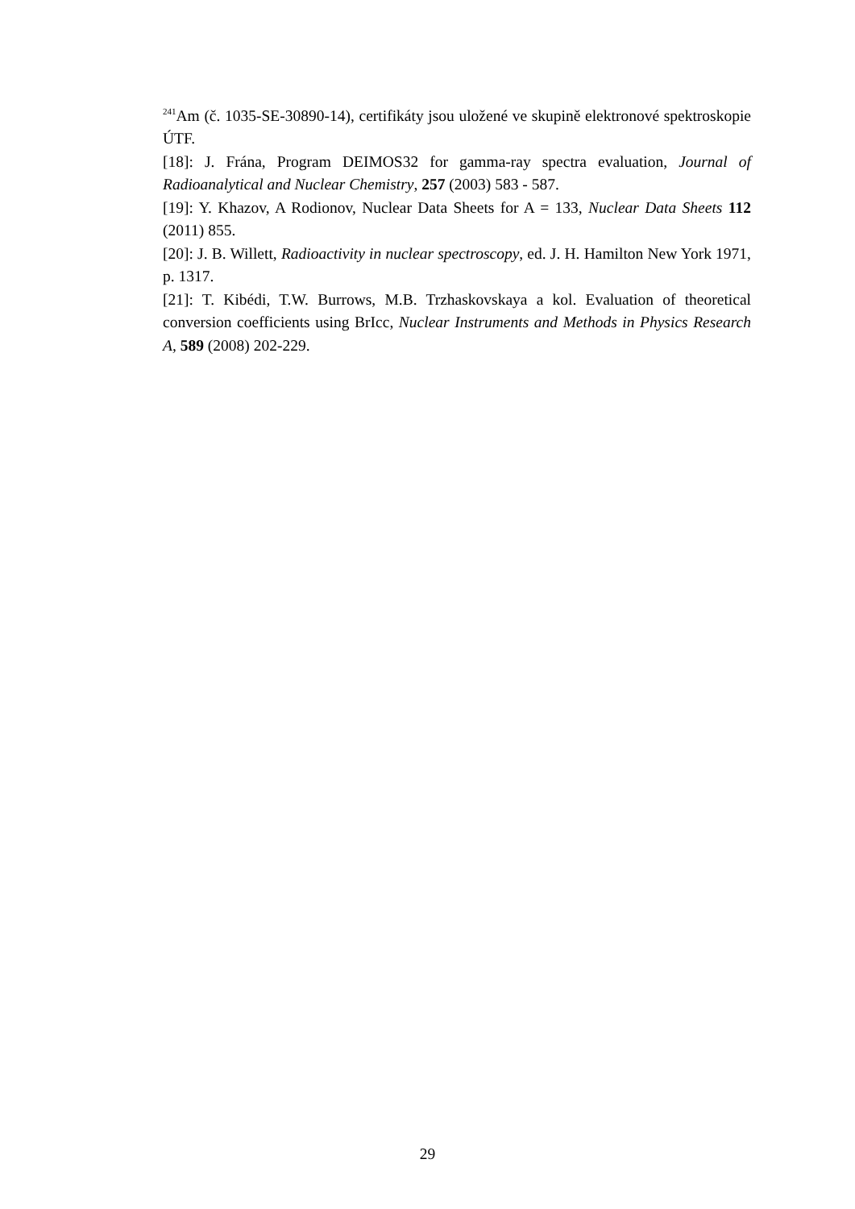<sup>241</sup>Am (č. 1035-SE-30890-14), certifikáty jsou uložené ve skupině elektronové spektroskopie ÚTF.
[18]: J. Frána, Program DEIMOS32 for gamma-ray spectra evaluation, Journal of Radioanalytical and Nuclear Chemistry, 257 (2003) 583 - 587.
[19]: Y. Khazov, A Rodionov, Nuclear Data Sheets for A = 133, Nuclear Data Sheets 112 (2011) 855.
[20]: J. B. Willett, Radioactivity in nuclear spectroscopy, ed. J. H. Hamilton New York 1971, p. 1317.
[21]: T. Kibédi, T.W. Burrows, M.B. Trzhaskovskaya a kol. Evaluation of theoretical conversion coefficients using BrIcc, Nuclear Instruments and Methods in Physics Research A, 589 (2008) 202-229.
29